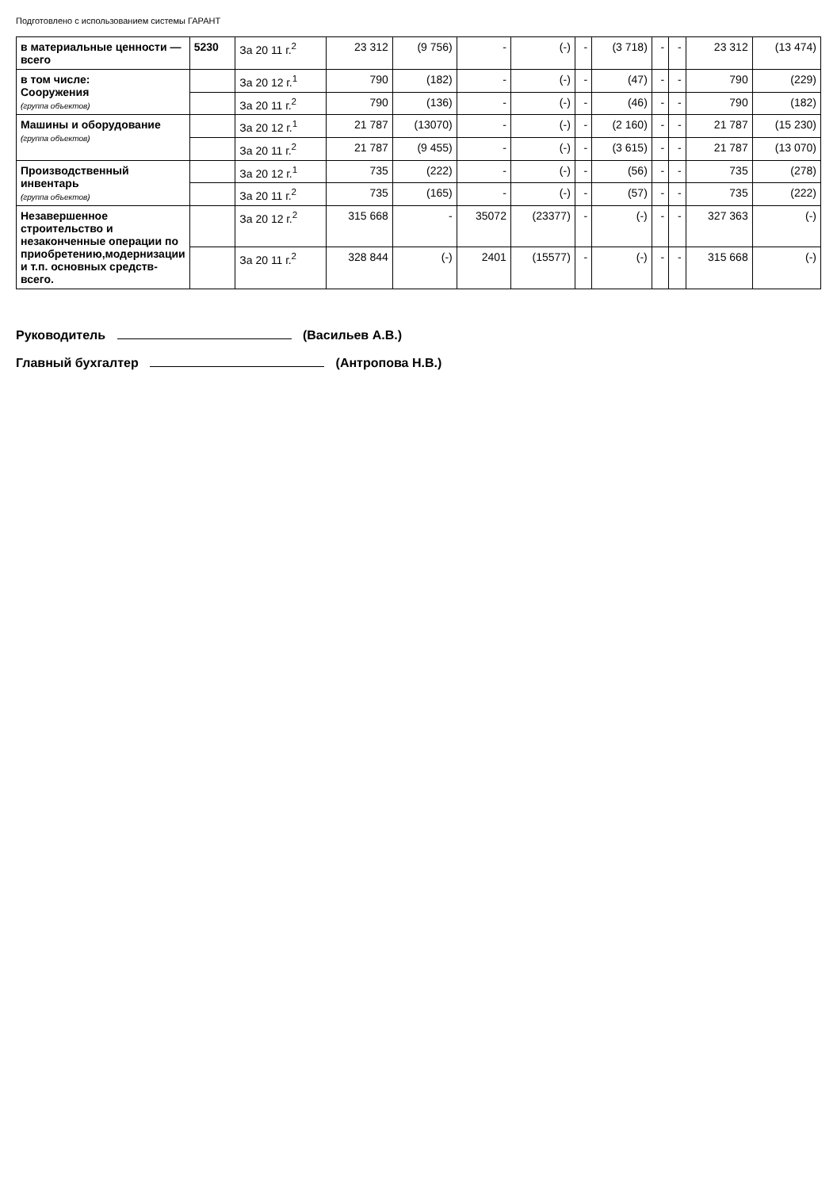Подготовлено с использованием системы ГАРАНТ
| в материальные ценности — всего | 5230 | За 20 11 г.<sup>2</sup> | 23 312 | (9 756) | - | (-) | - | (3 718) | - | - | 23 312 | (13 474) |
| в том числе: Сооружения (группа объектов) | | За 20 12 г.<sup>1</sup> | 790 | (182) | - | (-) | - | (47) | - | - | 790 | (229) |
| | | За 20 11 г.<sup>2</sup> | 790 | (136) | - | (-) | - | (46) | - | - | 790 | (182) |
| Машины и оборудование (группа объектов) | | За 20 12 г.<sup>1</sup> | 21 787 | (13070) | - | (-) | - | (2 160) | - | - | 21 787 | (15 230) |
| | | За 20 11 г.<sup>2</sup> | 21 787 | (9 455) | - | (-) | - | (3 615) | - | - | 21 787 | (13 070) |
| Производственный инвентарь (группа объектов) | | За 20 12 г.<sup>1</sup> | 735 | (222) | - | (-) | - | (56) | - | - | 735 | (278) |
| | | За 20 11 г.<sup>2</sup> | 735 | (165) | - | (-) | - | (57) | - | - | 735 | (222) |
| Незавершенное строительство и незаконченные операции по приобретению,модернизации и т.п. основных средств-всего. | | За 20 12 г.<sup>2</sup> | 315 668 | - | 35072 | (23377) | - | (-) | - | - | 327 363 | (-) |
| | | За 20 11 г.<sup>2</sup> | 328 844 | (-) | 2401 | (15577) | - | (-) | - | - | 315 668 | (-) |
Руководитель (Васильев А.В.)
Главный бухгалтер (Антропова Н.В.)